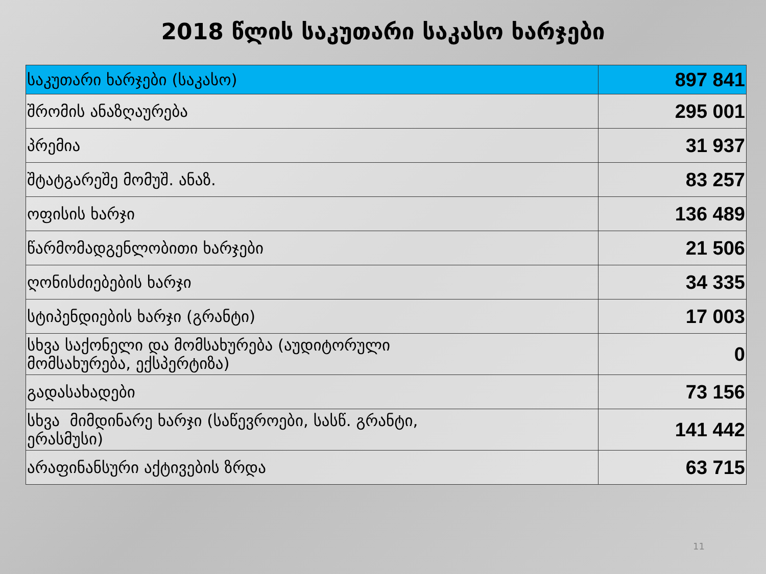2018 წლის საკუთარი საკასო ხარჯები
| საკუთარი ხარჯები (საკასო) | 897 841 |
| შრომის ანაზღაურება | 295 001 |
| პრემია | 31 937 |
| შტატგარეშე მომუშ. ანაზ. | 83 257 |
| ოფისის ხარჯი | 136 489 |
| წარმომადგენლობითი ხარჯები | 21 506 |
| ღონისძიებების ხარჯი | 34 335 |
| სტიპენდიების ხარჯი (გრანტი) | 17 003 |
| სხვა საქონელი და მომსახურება (აუდიტორული მომსახურება, ექსპერტიზა) | 0 |
| გადასახადები | 73 156 |
| სხვა მიმდინარე ხარჯი (საწევროები, სასწ. გრანტი, ერასმუსი) | 141 442 |
| არაფინანსური აქტივების ზრდა | 63 715 |
11